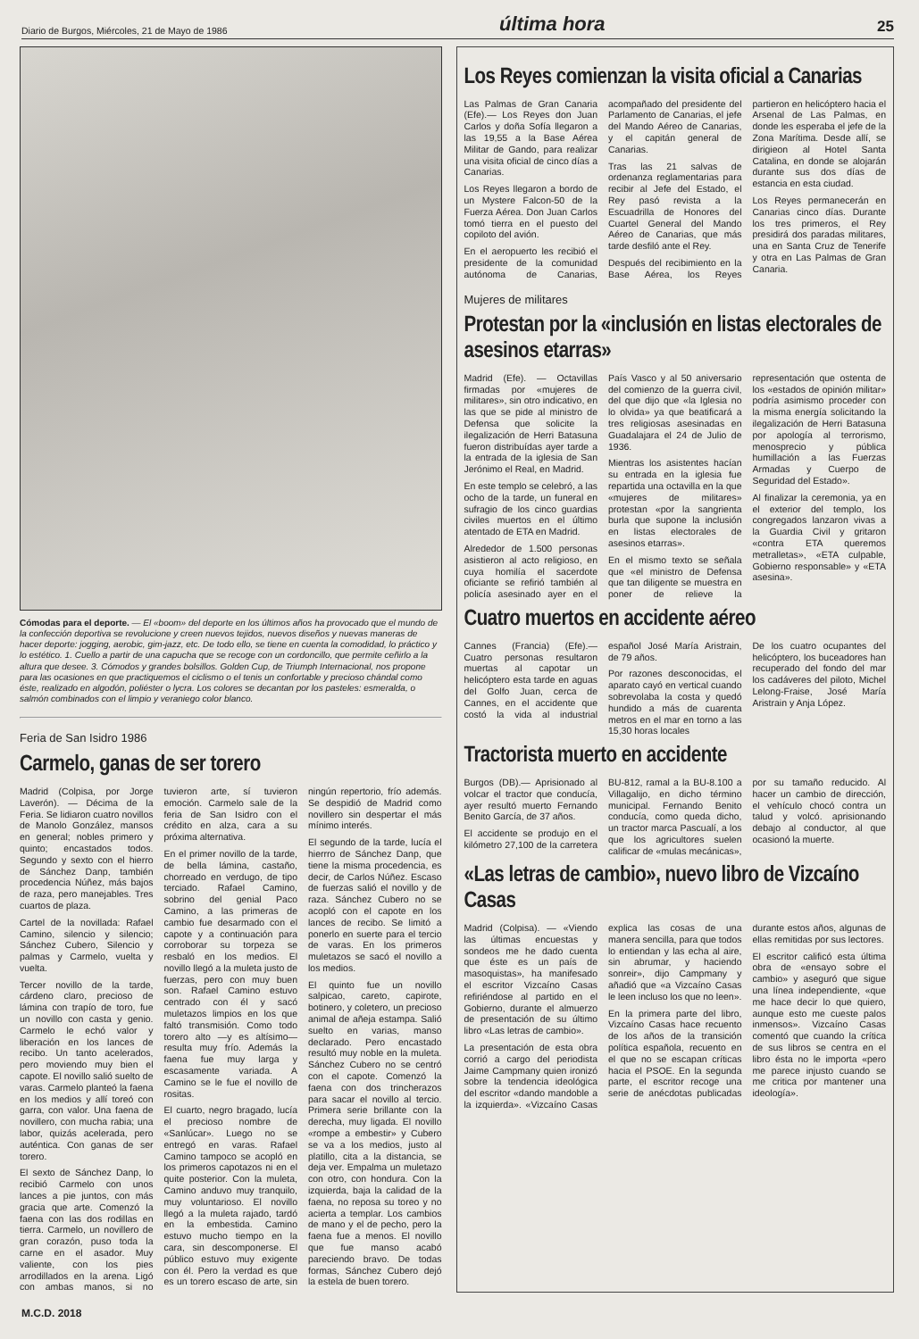Diario de Burgos, Miércoles, 21 de Mayo de 1986 última hora 25
Cómodas para el deporte. — El «boom» del deporte en los últimos años ha provocado que el mundo de la confección deportiva se revolucione y creen nuevos tejidos, nuevos diseños y nuevas maneras de hacer deporte: jogging, aerobic, gim-jazz, etc. De todo ello, se tiene en cuenta la comodidad, lo práctico y lo estético. 1. Cuello a partir de una capucha que se recoge con un cordoncillo, que permite ceñirlo a la altura que desee. 3. Cómodos y grandes bolsillos. Golden Cup, de Triumph Internacional, nos propone para las ocasiones en que practiquemos el ciclismo o el tenis un confortable y precioso chándal como éste, realizado en algodón, poliéster o lycra. Los colores se decantan por los pasteles: esmeralda, o salmón combinados con el limpio y veraniego color blanco.
Feria de San Isidro 1986
Carmelo, ganas de ser torero
Madrid (Colpisa, por Jorge Laverón). — Décima de la Feria. Se lidiaron cuatro novillos de Manolo González, mansos en general; nobles primero y quinto; encastados todos. Segundo y sexto con el hierro de Sánchez Danp, también procedencia Núñez, más bajos de raza, pero manejables. Tres cuartos de plaza.
Cartel de la novillada: Rafael Camino, silencio y silencio; Sánchez Cubero, Silencio y palmas y Carmelo, vuelta y vuelta.
Tercer novillo de la tarde, cárdeno claro, precioso de lámina con trapío de toro, fue un novillo con casta y genio. Carmelo le echó valor y liberación en los lances de recibo. Un tanto acelerados, pero moviendo muy bien el capote. El novillo salió suelto de varas. Carmelo planteó la faena en los medios y allí toreó con garra, con valor. Una faena de novillero, con mucha rabia; una labor, quizás acelerada, pero auténtica. Con ganas de ser torero.
El sexto de Sánchez Danp, lo recibió Carmelo con unos lances a pie juntos, con más gracia que arte. Comenzó la faena con las dos rodillas en tierra. Carmelo, un novillero de gran corazón, puso toda la carne en el asador. Muy valiente, con los pies arrodillados en la arena. Ligó con ambas manos, si no tuvieron arte, sí tuvieron emoción. Carmelo sale de la feria de San Isidro con el crédito en alza, cara a su próxima alternativa.
En el primer novillo de la tarde, de bella lámina, castaño, chorreado en verdugo, de tipo terciado. Rafael Camino, sobrino del genial Paco Camino, a las primeras de cambio fue desarmado con el capote y a continuación para corroborar su torpeza se resbaló en los medios. El novillo llegó a la muleta justo de fuerzas, pero con muy buen son. Rafael Camino estuvo centrado con él y sacó muletazos limpios en los que faltó transmisión. Como todo torero alto —y es altísimo— resulta muy frío. Además la faena fue muy larga y escasamente variada. A Camino se le fue el novillo de rositas.
El cuarto, negro bragado, lucía el precioso nombre de «Sanlúcar». Luego no se entregó en varas. Rafael Camino tampoco se acopló en los primeros capotazos ni en el quite posterior. Con la muleta, Camino anduvo muy tranquilo, muy voluntarioso. El novillo llegó a la muleta rajado, tardó en la embestida. Camino estuvo mucho tiempo en la cara, sin descomponerse. El público estuvo muy exigente con él. Pero la verdad es que es un torero escaso de arte, sin ningún repertorio, frío además. Se despidió de Madrid como novillero sin despertar el más mínimo interés.
El segundo de la tarde, lucía el hierrro de Sánchez Danp, que tiene la misma procedencia, es decir, de Carlos Núñez. Escaso de fuerzas salió el novillo y de raza. Sánchez Cubero no se acopló con el capote en los lances de recibo. Se limitó a ponerlo en suerte para el tercio de varas. En los primeros muletazos se sacó el novillo a los medios.
El quinto fue un novillo salpicao, careto, capirote, botinero, y coletero, un precioso animal de añeja estampa. Salió suelto en varias, manso declarado. Pero encastado resultó muy noble en la muleta. Sánchez Cubero no se centró con el capote. Comenzó la faena con dos trincherazos para sacar el novillo al tercio. Primera serie brillante con la derecha, muy ligada. El novillo «rompe a embestir» y Cubero se va a los medios, justo al platillo, cita a la distancia, se deja ver. Empalma un muletazo con otro, con hondura. Con la izquierda, baja la calidad de la faena, no reposa su toreo y no acierta a templar. Los cambios de mano y el de pecho, pero la faena fue a menos. El novillo que fue manso acabó pareciendo bravo. De todas formas, Sánchez Cubero dejó la estela de buen torero.
Los Reyes comienzan la visita oficial a Canarias
Las Palmas de Gran Canaria (Efe).— Los Reyes don Juan Carlos y doña Sofía llegaron a las 19,55 a la Base Aérea Militar de Gando, para realizar una visita oficial de cinco días a Canarias.
Los Reyes llegaron a bordo de un Mystere Falcon-50 de la Fuerza Aérea. Don Juan Carlos tomó tierra en el puesto del copiloto del avión.
En el aeropuerto les recibió el presidente de la comunidad autónoma de Canarias, acompañado del presidente del Parlamento de Canarias, el jefe del Mando Aéreo de Canarias, y el capitán general de Canarias.
Tras las 21 salvas de ordenanza reglamentarias para recibir al Jefe del Estado, el Rey pasó revista a la Escuadrilla de Honores del Cuartel General del Mando Aéreo de Canarias, que más tarde desfiló ante el Rey.
Después del recibimiento en la Base Aérea, los Reyes partieron en helicóptero hacia el Arsenal de Las Palmas, en donde les esperaba el jefe de la Zona Marítima. Desde allí, se dirigieon al Hotel Santa Catalina, en donde se alojarán durante sus dos días de estancia en esta ciudad.
Los Reyes permanecerán en Canarias cinco días. Durante los tres primeros, el Rey presidirá dos paradas militares, una en Santa Cruz de Tenerife y otra en Las Palmas de Gran Canaria.
Mujeres de militares
Protestan por la «inclusión en listas electorales de asesinos etarras»
Madrid (Efe). — Octavillas firmadas por «mujeres de militares», sin otro indicativo, en las que se pide al ministro de Defensa que solicite la ilegalización de Herri Batasuna fueron distribuídas ayer tarde a la entrada de la iglesia de San Jerónimo el Real, en Madrid.
En este templo se celebró, a las ocho de la tarde, un funeral en sufragio de los cinco guardias civiles muertos en el último atentado de ETA en Madrid.
Alrededor de 1.500 personas asistieron al acto religioso, en cuya homilía el sacerdote oficiante se refirió también al policía asesinado ayer en el País Vasco y al 50 aniversario del comienzo de la guerra civil, del que dijo que «la Iglesia no lo olvida» ya que beatificará a tres religiosas asesinadas en Guadalajara el 24 de Julio de 1936.
Mientras los asistentes hacían su entrada en la iglesia fue repartida una octavilla en la que «mujeres de militares» protestan «por la sangrienta burla que supone la inclusión en listas electorales de asesinos etarras».
En el mismo texto se señala que «el ministro de Defensa que tan diligente se muestra en poner de relieve la representación que ostenta de los «estados de opinión militar» podría asimismo proceder con la misma energía solicitando la ilegalización de Herri Batasuna por apología al terrorismo, menosprecio y pública humillación a las Fuerzas Armadas y Cuerpo de Seguridad del Estado».
Al finalizar la ceremonia, ya en el exterior del templo, los congregados lanzaron vivas a la Guardia Civil y gritaron «contra ETA queremos metralletas», «ETA culpable, Gobierno responsable» y «ETA asesina».
Cuatro muertos en accidente aéreo
Cannes (Francia) (Efe).— Cuatro personas resultaron muertas al capotar un helicóptero esta tarde en aguas del Golfo Juan, cerca de Cannes, en el accidente que costó la vida al industrial español José María Aristrain, de 79 años.
Por razones desconocidas, el aparato cayó en vertical cuando sobrevolaba la costa y quedó hundido a más de cuarenta metros en el mar en torno a las 15,30 horas locales
De los cuatro ocupantes del helicóptero, los buceadores han recuperado del fondo del mar los cadáveres del piloto, Michel Lelong-Fraise, José María Aristrain y Anja López.
Tractorista muerto en accidente
Burgos (DB).— Aprisionado al volcar el tractor que conducía, ayer resultó muerto Fernando Benito García, de 37 años.
El accidente se produjo en el kilómetro 27,100 de la carretera BU-812, ramal a la BU-8.100 a Villagalijo, en dicho término municipal. Fernando Benito conducía, como queda dicho, un tractor marca Pascualí, a los que los agricultores suelen calificar de «mulas mecánicas», por su tamaño reducido. Al hacer un cambio de dirección, el vehículo chocó contra un talud y volcó. aprisionando debajo al conductor, al que ocasionó la muerte.
«Las letras de cambio», nuevo libro de Vizcaíno Casas
Madrid (Colpisa). — «Viendo las últimas encuestas y sondeos me he dado cuenta que éste es un país de masoquistas», ha manifesado el escritor Vizcaíno Casas refiriéndose al partido en el Gobierno, durante el almuerzo de presentación de su último libro «Las letras de cambio».
La presentación de esta obra corrió a cargo del periodista Jaime Campmany quien ironizó sobre la tendencia ideológica del escritor «dando mandoble a la izquierda». «Vizcaíno Casas explica las cosas de una manera sencilla, para que todos lo entiendan y las echa al aire, sin abrumar, y haciendo sonreir», dijo Campmany y añadió que «a Vizcaíno Casas le leen incluso los que no leen».
En la primera parte del libro, Vizcaíno Casas hace recuento de los años de la transición política española, recuento en el que no se escapan críticas hacia el PSOE. En la segunda parte, el escritor recoge una serie de anécdotas publicadas durante estos años, algunas de ellas remitidas por sus lectores.
El escritor calificó esta última obra de «ensayo sobre el cambio» y aseguró que sigue una línea independiente, «que me hace decir lo que quiero, aunque esto me cueste palos inmensos». Vizcaíno Casas comentó que cuando la crítica de sus libros se centra en el libro ésta no le importa «pero me parece injusto cuando se me critica por mantener una ideología».
M.C.D. 2018